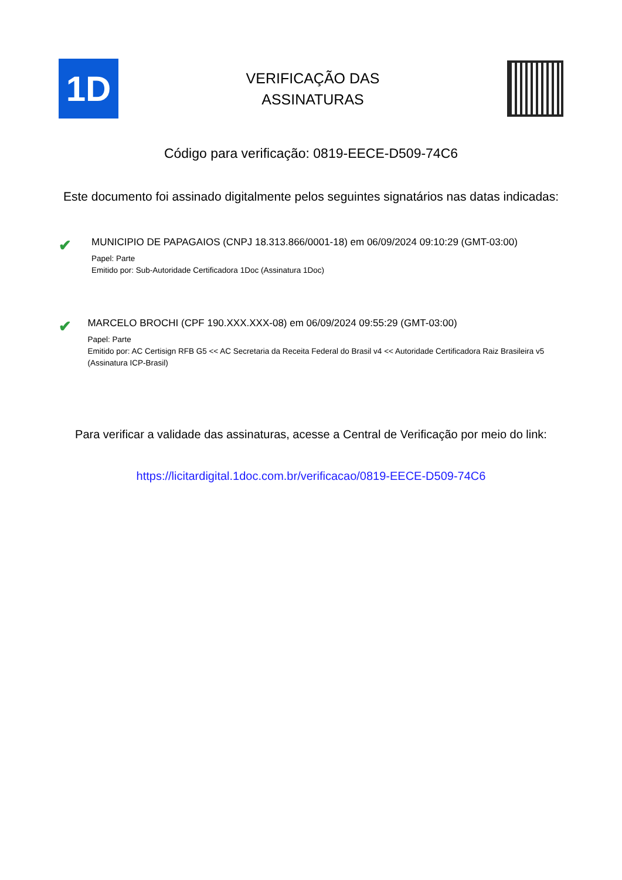1D
VERIFICAÇÃO DAS
ASSINATURAS
Código para verificação: 0819-EECE-D509-74C6
Este documento foi assinado digitalmente pelos seguintes signatários nas datas indicadas:
✔
MUNICIPIO DE PAPAGAIOS (CNPJ 18.313.866/0001-18) em 06/09/2024 09:10:29 (GMT-03:00)
Papel: Parte
Emitido por: Sub-Autoridade Certificadora 1Doc (Assinatura 1Doc)
✔
MARCELO BROCHI (CPF 190.XXX.XXX-08) em 06/09/2024 09:55:29 (GMT-03:00)
Papel: Parte
Emitido por: AC Certisign RFB G5 << AC Secretaria da Receita Federal do Brasil v4 << Autoridade Certificadora Raiz Brasileira v5 (Assinatura ICP-Brasil)
Para verificar a validade das assinaturas, acesse a Central de Verificação por meio do link:
https://licitardigital.1doc.com.br/verificacao/0819-EECE-D509-74C6